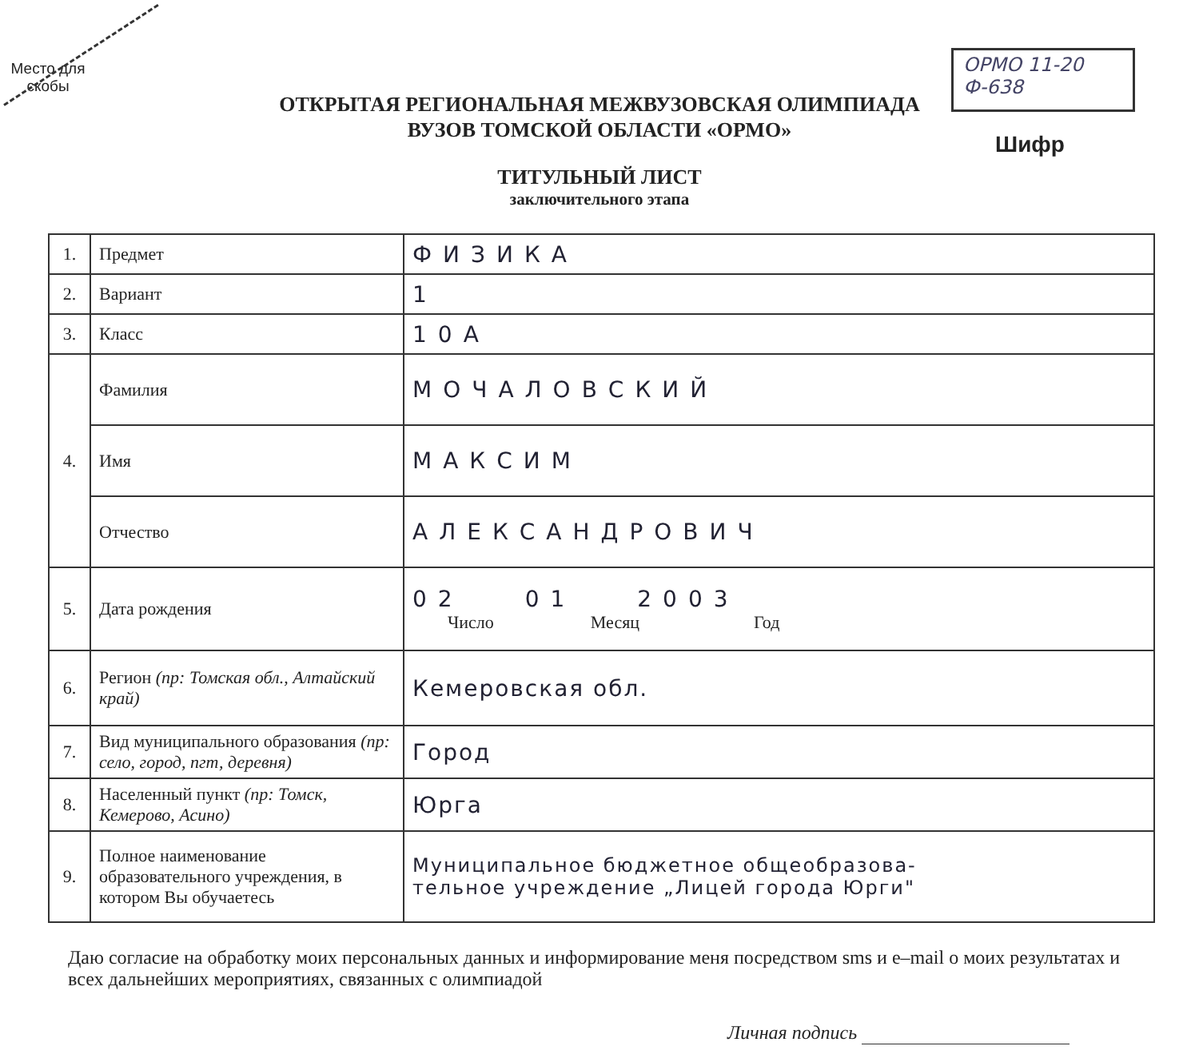Место для
скобы
ОРМО 11-20
Ф-638
Шифр
ОТКРЫТАЯ РЕГИОНАЛЬНАЯ МЕЖВУЗОВСКАЯ ОЛИМПИАДА
ВУЗОВ ТОМСКОЙ ОБЛАСТИ «ОРМО»
ТИТУЛЬНЫЙ ЛИСТ
заключительного этапа
| 1. | Предмет | ФИЗИКА |
| 2. | Вариант | 1 |
| 3. | Класс | 10А |
| 4. | Фамилия | МОЧАЛОВСКИЙ |
| | Имя | МАКСИМ |
| | Отчество | АЛЕКСАНДРОВИЧ |
| 5. | Дата рождения | 02 01 2003 Число Месяц Год |
| 6. | Регион (пр: Томская обл., Алтайский край) | Кемеровская обл. |
| 7. | Вид муниципального образования (пр: село, город, пгт, деревня) | Город |
| 8. | Населенный пункт (пр: Томск, Кемерово, Асино) | Юрга |
| 9. | Полное наименование образовательного учреждения, в котором Вы обучаетесь | Муниципальное бюджетное общеобразова- тельное учреждение „Лицей города Юрги" |
Даю согласие на обработку моих персональных данных и информирование меня посредством sms и e–mail о моих результатах и всех дальнейших мероприятиях, связанных с олимпиадой
Личная подпись